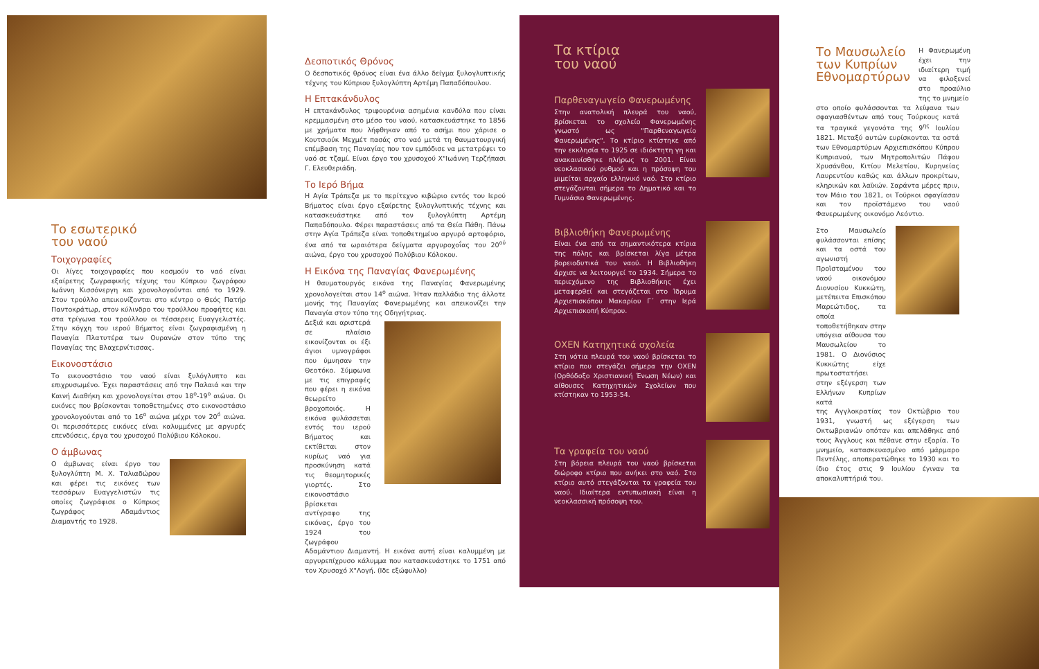Το εσωτερικό
του ναού
Τοιχογραφίες
Οι λίγες τοιχογραφίες που κοσμούν το ναό είναι εξαίρετης ζωγραφικής τέχνης του Κύπριου ζωγράφου Ιωάννη Κισσόνεργη και χρονολογούνται από το 1929. Στον τρούλλο απεικονίζονται στο κέντρο ο Θεός Πατήρ Παντοκράτωρ, στον κύλινδρο του τρούλλου προφήτες και στα τρίγωνα του τρούλλου οι τέσσερεις Ευαγγελιστές. Στην κόγχη του ιερού Βήματος είναι ζωγραφισμένη η Παναγία Πλατυτέρα των Ουρανών στον τύπο της Παναγίας της Βλαχερνίτισσας.
Εικονοστάσιο
Το εικονοστάσιο του ναού είναι ξυλόγλυπτο και επιχρυσωμένο. Έχει παραστάσεις από την Παλαιά και την Καινή Διαθήκη και χρονολογείται στον 18<sup>ο</sup>-19<sup>ο</sup> αιώνα. Οι εικόνες που βρίσκονται τοποθετημένες στο εικονοστάσιο χρονολογούνται από το 16<sup>ο</sup> αιώνα μέχρι τον 20<sup>ό</sup> αιώνα. Οι περισσότερες εικόνες είναι καλυμμένες με αργυρές επενδύσεις, έργα του χρυσοχού Πολύβιου Κόλοκου.
Ο άμβωνας
Ο άμβωνας είναι έργο του ξυλογλύπτη Μ. Χ. Ταλιαδώρου και φέρει τις εικόνες των τεσσάρων Ευαγγελιστών τις οποίες ζωγράφισε ο Κύπριος ζωγράφος Αδαμάντιος Διαμαντής το 1928.
Δεσποτικός Θρόνος
Ο δεσποτικός θρόνος είναι ένα άλλο δείγμα ξυλογλυπτικής τέχνης του Κύπριου ξυλογλύπτη Αρτέμη Παπαδόπουλου.
Η Επτακάνδυλος
Η επτακάνδυλος τριφουρένια ασημένια κανδύλα που είναι κρεμμασμένη στο μέσο του ναού, κατασκευάστηκε το 1856 με χρήματα που λήφθηκαν από το ασήμι που χάρισε ο Κουτσιούκ Μεχμέτ πασάς στο ναό μετά τη θαυματουργική επέμβαση της Παναγίας που τον εμπόδισε να μετατρέψει το ναό σε τζαμί. Είναι έργο του χρυσοχού Χ"Ιωάννη Τερζήπασι Γ. Ελευθεριάδη.
Το Ιερό Βήμα
Η Αγία Τράπεζα με το περίτεχνο κιβώριο εντός του Ιερού Βήματος είναι έργο εξαίρετης ξυλογλυπτικής τέχνης και κατασκευάστηκε από τον ξυλογλύπτη Αρτέμη Παπαδόπουλο. Φέρει παραστάσεις από τα Θεία Πάθη. Πάνω στην Αγία Τράπεζα είναι τοποθετημένο αργυρό αρτοφόριο, ένα από τα ωραιότερα δείγματα αργυροχοΐας του 20<sup>ού</sup> αιώνα, έργο του χρυσοχού Πολύβιου Κόλοκου.
Η Εικόνα της Παναγίας Φανερωμένης
Η θαυματουργός εικόνα της Παναγίας Φανερωμένης χρονολογείται στον 14<sup>ο</sup> αιώνα. Ήταν παλλάδιο της άλλοτε μονής της Παναγίας Φανερωμένης και απεικονίζει την Παναγία στον τύπο της Οδηγήτριας.
Δεξιά και αριστερά σε πλαίσιο εικονίζονται οι έξι άγιοι υμνογράφοι που ύμνησαν την Θεοτόκο. Σύμφωνα με τις επιγραφές που φέρει η εικόνα θεωρείτο βροχοποιός. Η εικόνα φυλάσσεται εντός του ιερού Βήματος και εκτίθεται στον κυρίως ναό για προσκύνηση κατά τις θεομητορικές γιορτές. Στο εικονοστάσιο βρίσκεται αντίγραφο της εικόνας, έργο του 1924 του ζωγράφου
Αδαμάντιου Διαμαντή. Η εικόνα αυτή είναι καλυμμένη με αργυρεπίχρυσο κάλυμμα που κατασκευάστηκε το 1751 από τον Χρυσοχό Χ"Λογή. (Ιδε εξώφυλλο)
Τα κτίρια
του ναού
Παρθεναγωγείο Φανερωμένης
Στην ανατολική πλευρά του ναού, βρίσκεται το σχολείο Φανερωμένης γνωστό ως "Παρθεναγωγείο Φανερωμένης". Το κτίριο κτίστηκε από την εκκλησία το 1925 σε ιδιόκτητη γη και ανακαινίσθηκε πλήρως το 2001. Είναι νεοκλασικού ρυθμού και η πρόσοψη του μιμείται αρχαίο ελληνικό ναό. Στο κτίριο στεγάζονται σήμερα το Δημοτικό και το Γυμνάσιο Φανερωμένης.
Βιβλιοθήκη Φανερωμένης
Είναι ένα από τα σημαντικότερα κτίρια της πόλης και βρίσκεται λίγα μέτρα βορειοδυτικά του ναού. Η Βιβλιοθήκη άρχισε να λειτουργεί το 1934. Σήμερα το περιεχόμενο της Βιβλιοθήκης έχει μεταφερθεί και στεγάζεται στο Ίδρυμα Αρχιεπισκόπου Μακαρίου Γ΄ στην Ιερά Αρχιεπισκοπή Κύπρου.
ΟΧΕΝ Κατηχητικά σχολεία
Στη νότια πλευρά του ναού βρίσκεται το κτίριο που στεγάζει σήμερα την ΟΧΕΝ (Ορθόδοξο Χριστιανική Ένωση Νέων) και αίθουσες Κατηχητικών Σχολείων που κτίστηκαν το 1953-54.
Τα γραφεία του ναού
Στη βόρεια πλευρά του ναού βρίσκεται διώροφο κτίριο που ανήκει στο ναό. Στο κτίριο αυτό στεγάζονται τα γραφεία του ναού. Ιδιαίτερα εντυπωσιακή είναι η νεοκλασσική πρόσοψη του.
Το Μαυσωλείο των Κυπρίων Εθνομαρτύρων
Η Φανερωμένη έχει την ιδιαίτερη τιμή να φιλοξενεί στο προαύλιο της το μνημείο
στο οποίο φυλάσσονται τα λείψανα των σφαγιασθέντων από τους Τούρκους κατά τα τραγικά γεγονότα της 9<sup>ης</sup> Ιουλίου 1821. Μεταξύ αυτών ευρίσκονται τα οστά των Εθνομαρτύρων Αρχιεπισκόπου Κύπρου Κυπριανού, των Μητροπολιτών Πάφου Χρυσάνθου, Κιτίου Μελετίου, Κυρηνείας Λαυρεντίου καθώς και άλλων προκρίτων, κληρικών και λαϊκών. Σαράντα μέρες πριν, τον Μάιο του 1821, οι Τούρκοι σφαγίασαν και τον προϊστάμενο του ναού Φανερωμένης οικονόμο Λεόντιο.
Στο Μαυσωλείο φυλάσσονται επίσης και τα οστά του αγωνιστή Προϊσταμένου του ναού οικονόμου Διονυσίου Κυκκώτη, μετέπειτα Επισκόπου Μαρεώτιδος, τα οποία τοποθετήθηκαν στην υπόγεια αίθουσα του Μαυσωλείου το 1981. Ο Διονύσιος Κυκκώτης είχε πρωτοστατήσει στην εξέγερση των Ελλήνων Κυπρίων κατά
της Αγγλοκρατίας τον Οκτώβριο του 1931, γνωστή ως εξέγερση των Οκτωβριανών οπόταν και απελάθηκε από τους Άγγλους και πέθανε στην εξορία. Το μνημείο, κατασκευασμένο από μάρμαρο Πεντέλης, αποπερατώθηκε το 1930 και το ίδιο έτος στις 9 Ιουλίου έγιναν τα αποκαλυπτήριά του.